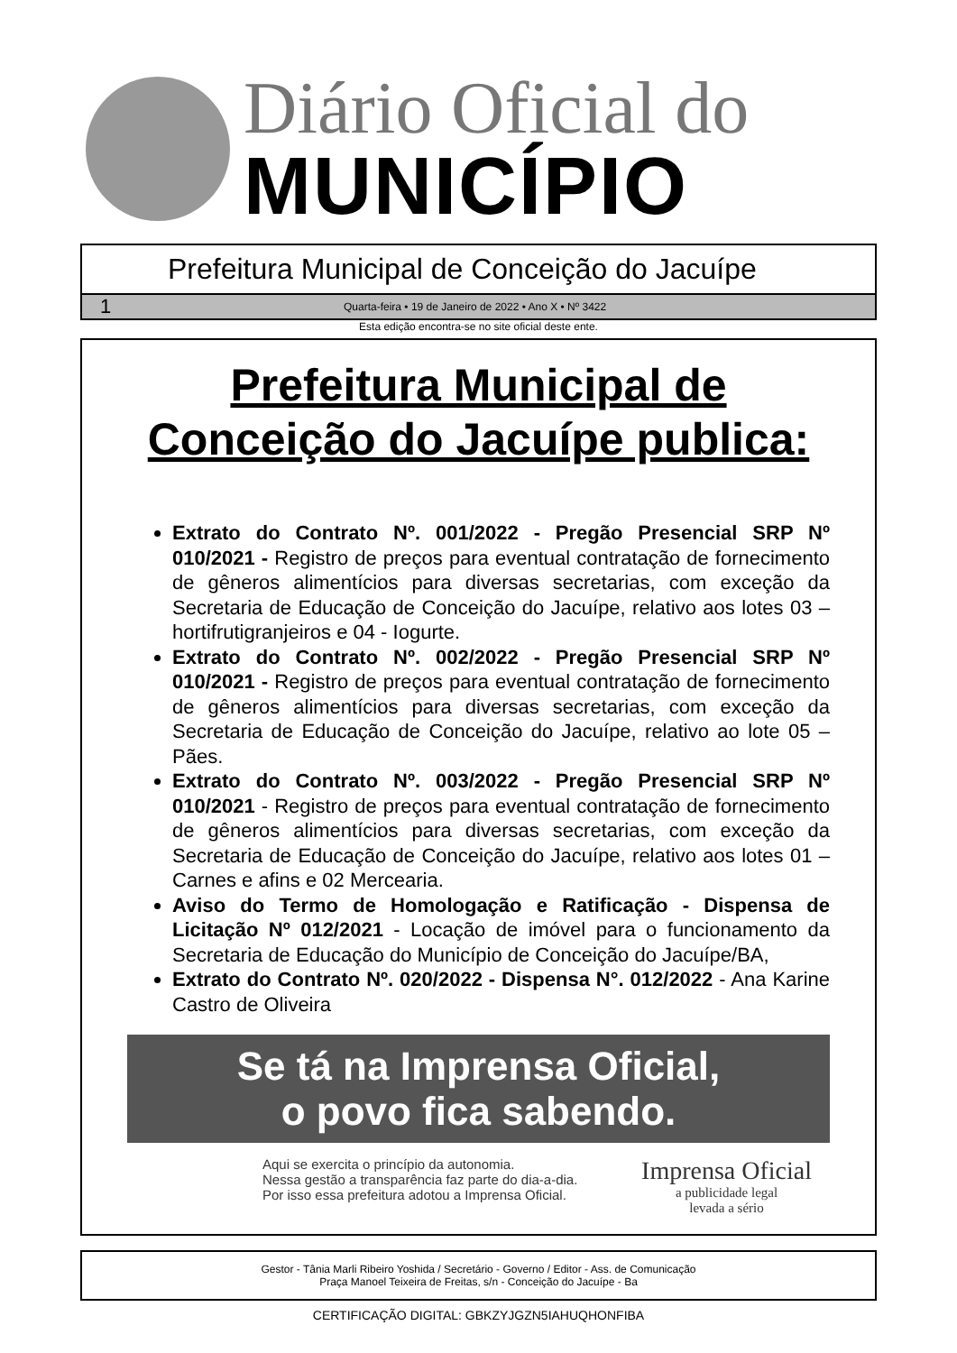Diário Oficial do
MUNICÍPIO
Prefeitura Municipal de Conceição do Jacuípe
1 Quarta-feira • 19 de Janeiro de 2022 • Ano X • Nº 3422
Esta edição encontra-se no site oficial deste ente.
Prefeitura Municipal de Conceição do Jacuípe publica:
Extrato do Contrato Nº. 001/2022 - Pregão Presencial SRP Nº 010/2021 - Registro de preços para eventual contratação de fornecimento de gêneros alimentícios para diversas secretarias, com exceção da Secretaria de Educação de Conceição do Jacuípe, relativo aos lotes 03 – hortifrutigranjeiros e 04 - Iogurte.
Extrato do Contrato Nº. 002/2022 - Pregão Presencial SRP Nº 010/2021 - Registro de preços para eventual contratação de fornecimento de gêneros alimentícios para diversas secretarias, com exceção da Secretaria de Educação de Conceição do Jacuípe, relativo ao lote 05 – Pães.
Extrato do Contrato Nº. 003/2022 - Pregão Presencial SRP Nº 010/2021 - Registro de preços para eventual contratação de fornecimento de gêneros alimentícios para diversas secretarias, com exceção da Secretaria de Educação de Conceição do Jacuípe, relativo aos lotes 01 – Carnes e afins e 02 Mercearia.
Aviso do Termo de Homologação e Ratificação - Dispensa de Licitação Nº 012/2021 - Locação de imóvel para o funcionamento da Secretaria de Educação do Município de Conceição do Jacuípe/BA,
Extrato do Contrato Nº. 020/2022 - Dispensa N°. 012/2022 - Ana Karine Castro de Oliveira
Se tá na Imprensa Oficial,
o povo fica sabendo.
Aqui se exercita o princípio da autonomia.
Nessa gestão a transparência faz parte do dia-a-dia.
Por isso essa prefeitura adotou a Imprensa Oficial.
Imprensa Oficial
a publicidade legal
levada a sério
Gestor - Tânia Marli Ribeiro Yoshida / Secretário - Governo / Editor - Ass. de Comunicação
Praça Manoel Teixeira de Freitas, s/n - Conceição do Jacuípe - Ba
CERTIFICAÇÃO DIGITAL: GBKZYJGZN5IAHUQHONFIBA